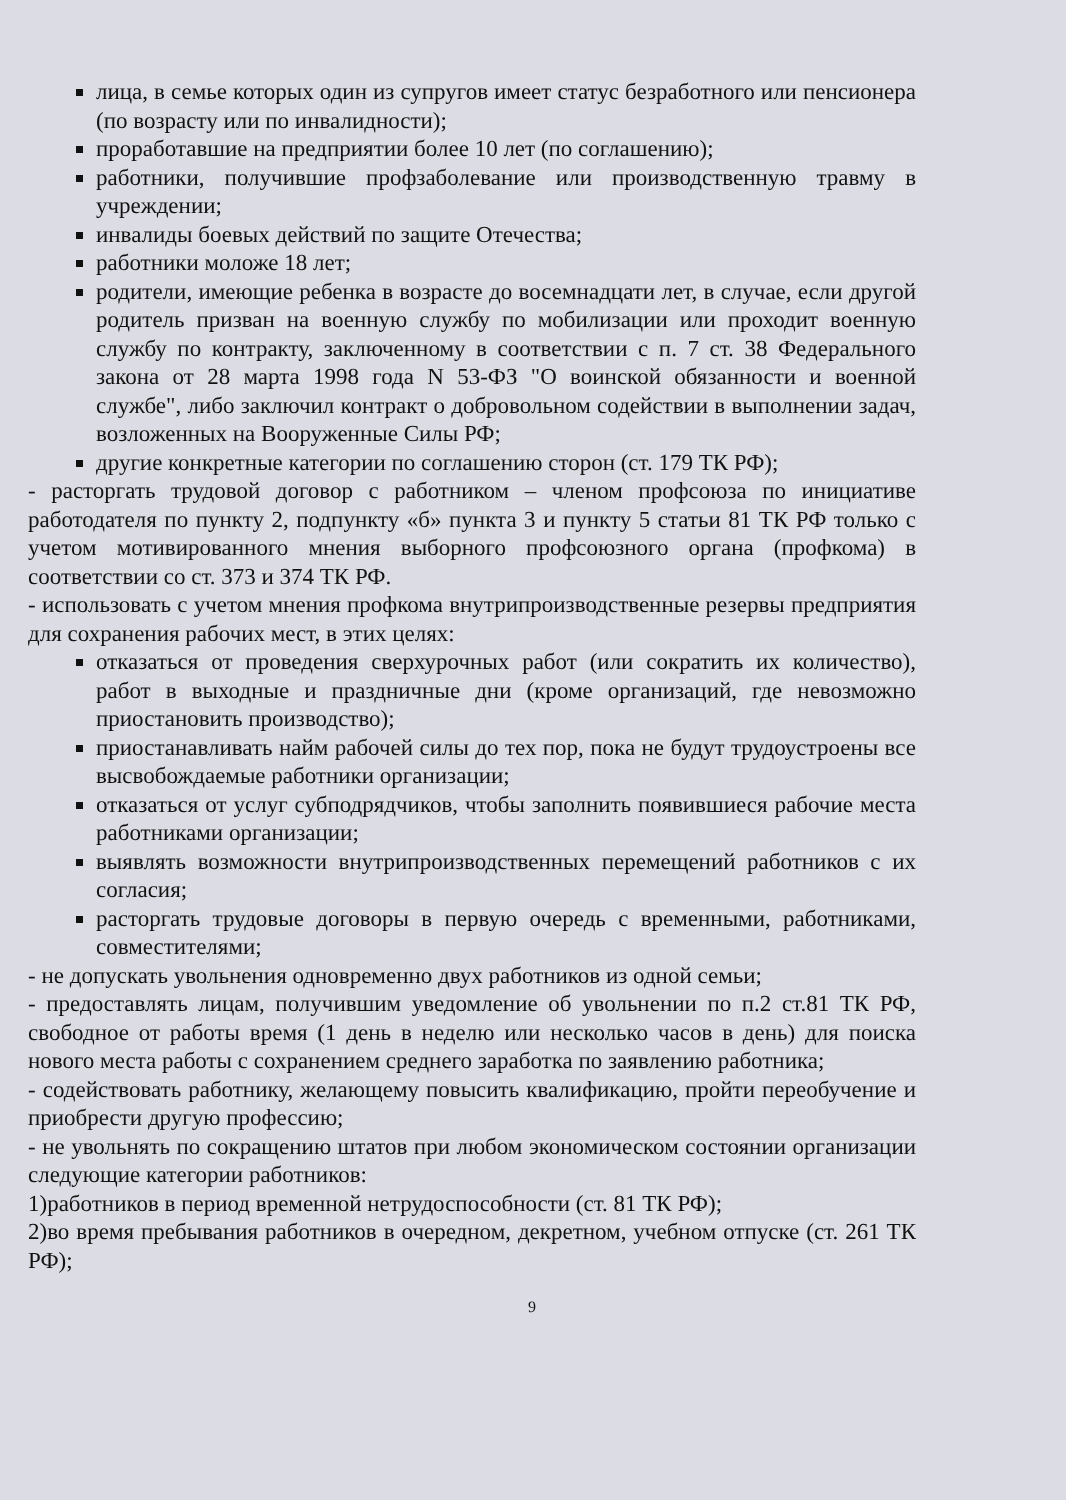лица, в семье которых один из супругов имеет статус безработного или пенсионера (по возрасту или по инвалидности);
проработавшие на предприятии более 10 лет (по соглашению);
работники, получившие профзаболевание или производственную травму в учреждении;
инвалиды боевых действий по защите Отечества;
работники моложе 18 лет;
родители, имеющие ребенка в возрасте до восемнадцати лет, в случае, если другой родитель призван на военную службу по мобилизации или проходит военную службу по контракту, заключенному в соответствии с п. 7 ст. 38 Федерального закона от 28 марта 1998 года N 53-ФЗ "О воинской обязанности и военной службе", либо заключил контракт о добровольном содействии в выполнении задач, возложенных на Вооруженные Силы РФ;
другие конкретные категории по соглашению сторон (ст. 179 ТК РФ);
- расторгать трудовой договор с работником – членом профсоюза по инициативе работодателя по пункту 2, подпункту «б» пункта 3 и пункту 5 статьи 81 ТК РФ только с учетом мотивированного мнения выборного профсоюзного органа (профкома) в соответствии со ст. 373 и 374 ТК РФ.
- использовать с учетом мнения профкома внутрипроизводственные резервы предприятия для сохранения рабочих мест, в этих целях:
отказаться от проведения сверхурочных работ (или сократить их количество), работ в выходные и праздничные дни (кроме организаций, где невозможно приостановить производство);
приостанавливать найм рабочей силы до тех пор, пока не будут трудоустроены все высвобождаемые работники организации;
отказаться от услуг субподрядчиков, чтобы заполнить появившиеся рабочие места работниками организации;
выявлять возможности внутрипроизводственных перемещений работников с их согласия;
расторгать трудовые договоры в первую очередь с временными, работниками, совместителями;
- не допускать увольнения одновременно двух работников из одной семьи;
- предоставлять лицам, получившим уведомление об увольнении по п.2 ст.81 ТК РФ, свободное от работы время (1 день в неделю или несколько часов в день) для поиска нового места работы с сохранением среднего заработка по заявлению работника;
- содействовать работнику, желающему повысить квалификацию, пройти переобучение и приобрести другую профессию;
- не увольнять по сокращению штатов при любом экономическом состоянии организации следующие категории работников:
1)работников в период временной нетрудоспособности (ст. 81 ТК РФ);
2)во время пребывания работников в очередном, декретном, учебном отпуске (ст. 261 ТК РФ);
9